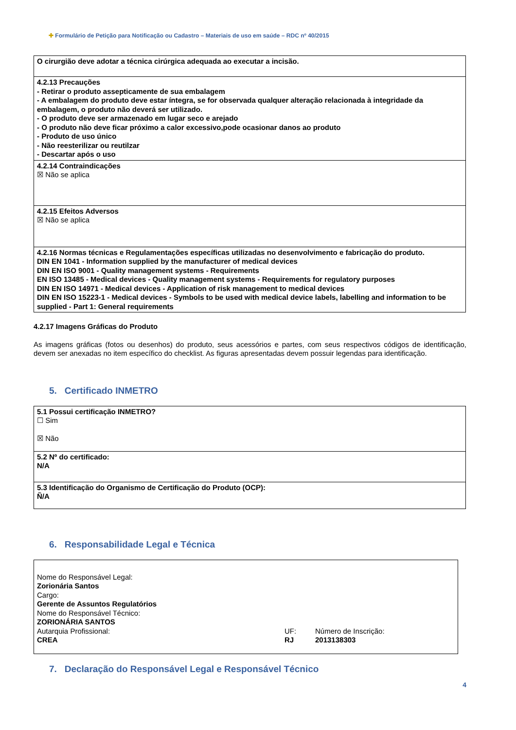✚ Formulário de Petição para Notificação ou Cadastro – Materiais de uso em saúde – RDC nº 40/2015
| O cirurgião deve adotar a técnica cirúrgica adequada ao executar a incisão. |
| 4.2.13 Precauções - Retirar o produto assepticamente de sua embalagem - A embalagem do produto deve estar íntegra, se for observada qualquer alteração relacionada à integridade da embalagem, o produto não deverá ser utilizado. - O produto deve ser armazenado em lugar seco e arejado - O produto não deve ficar próximo a calor excessivo,pode ocasionar danos ao produto - Produto de uso único - Não reesterilizar ou reutilzar - Descartar após o uso |
| 4.2.14 Contraindicações ☒ Não se aplica |
| 4.2.15 Efeitos Adversos ☒ Não se aplica |
| 4.2.16 Normas técnicas e Regulamentações específicas utilizadas no desenvolvimento e fabricação do produto. DIN EN 1041 - Information supplied by the manufacturer of medical devices DIN EN ISO 9001 - Quality management systems - Requirements EN ISO 13485 - Medical devices - Quality management systems - Requirements for regulatory purposes DIN EN ISO 14971 - Medical devices - Application of risk management to medical devices DIN EN ISO 15223-1 - Medical devices - Symbols to be used with medical device labels, labelling and information to be supplied - Part 1: General requirements |
4.2.17 Imagens Gráficas do Produto
As imagens gráficas (fotos ou desenhos) do produto, seus acessórios e partes, com seus respectivos códigos de identificação, devem ser anexadas no item específico do checklist. As figuras apresentadas devem possuir legendas para identificação.
5. Certificado INMETRO
| 5.1 Possui certificação INMETRO? ☐ Sim ☒ Não |
| 5.2 Nº do certificado: N/A |
| 5.3 Identificação do Organismo de Certificação do Produto (OCP): Ñ/A |
6. Responsabilidade Legal e Técnica
| Nome do Responsável Legal: Zorionária Santos Cargo: Gerente de Assuntos Regulatórios Nome do Responsável Técnico: ZORIONÁRIA SANTOS Autarquia Profissional: CREA UF: RJ Número de Inscrição: 2013138303 |
7. Declaração do Responsável Legal e Responsável Técnico
4